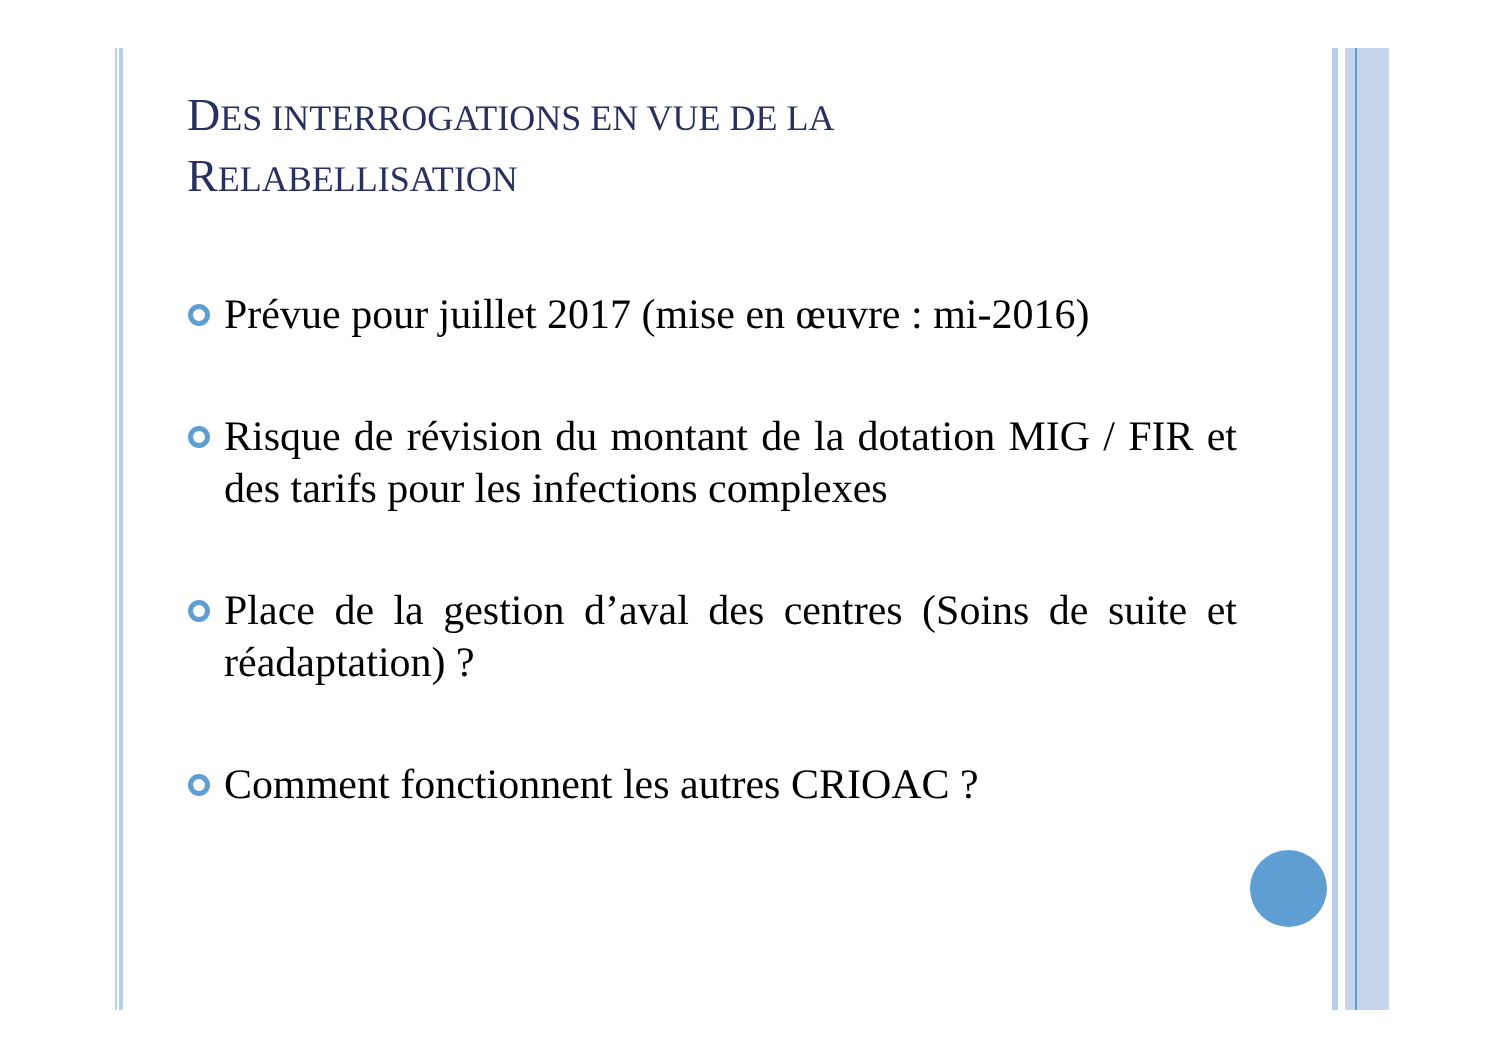DES INTERROGATIONS EN VUE DE LA
RELABELLISATION
Prévue pour juillet 2017 (mise en œuvre : mi-2016)
Risque de révision du montant de la dotation MIG / FIR et des tarifs pour les infections complexes
Place de la gestion d’aval des centres (Soins de suite et réadaptation) ?
Comment fonctionnent les autres CRIOAC ?